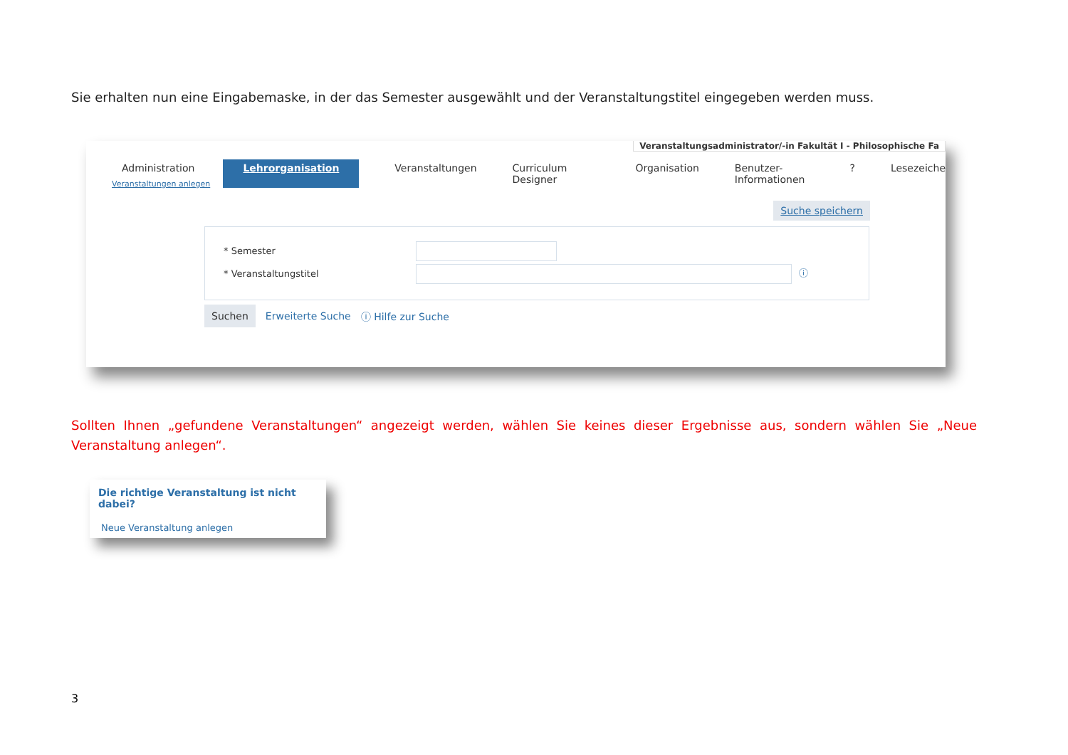Sie erhalten nun eine Eingabemaske, in der das Semester ausgewählt und der Veranstaltungstitel eingegeben werden muss.
Veranstaltungsadministrator/-in Fakultät I - Philosophische Fa
Administration Lehrorganisation Veranstaltungen Curriculum Designer Organisation Benutzer-Informationen? Lesezeiche
Veranstaltungen anlegen
Suche speichern
* Semester
* Veranstaltungstitel ⓘ
Suchen Erweiterte Suche ⓘ Hilfe zur Suche
Sollten Ihnen „gefundene Veranstaltungen“ angezeigt werden, wählen Sie keines dieser Ergebnisse aus, sondern wählen Sie „Neue Veranstaltung anlegen“.
Die richtige Veranstaltung ist nicht dabei?
Neue Veranstaltung anlegen
3